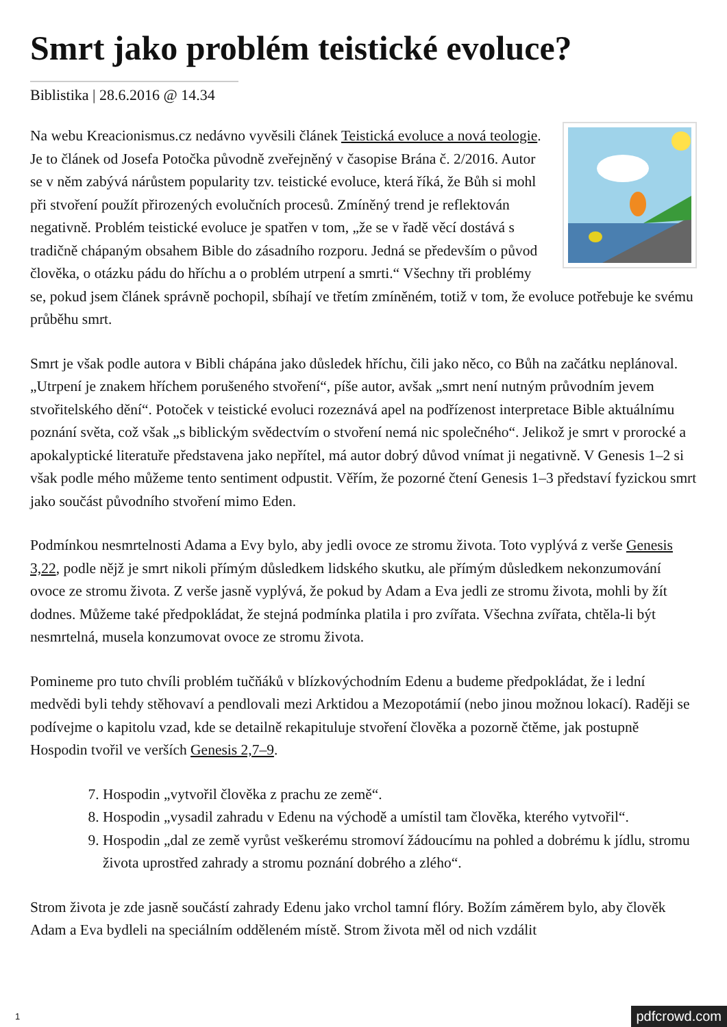Smrt jako problém teistické evoluce?
Biblistika | 28.6.2016 @ 14.34
Na webu Kreacionismus.cz nedávno vyvěsili článek Teistická evoluce a nová teologie. Je to článek od Josefa Potočka původně zveřejněný v časopise Brána č. 2/2016. Autor se v něm zabývá nárůstem popularity tzv. teistické evoluce, která říká, že Bůh si mohl při stvoření použít přirozených evolučních procesů. Zmíněný trend je reflektován negativně. Problém teistické evoluce je spatřen v tom, „že se v řadě věcí dostává s tradičně chápaným obsahem Bible do zásadního rozporu. Jedná se především o původ člověka, o otázku pádu do hříchu a o problém utrpení a smrti.“ Všechny tři problémy se, pokud jsem článek správně pochopil, sbíhají ve třetím zmíněném, totiž v tom, že evoluce potřebuje ke svému průběhu smrt.
Smrt je však podle autora v Bibli chápána jako důsledek hříchu, čili jako něco, co Bůh na začátku neplánoval. „Utrpení je znakem hříchem porušeného stvoření“, píše autor, avšak „smrt není nutným průvodním jevem stvořitelského dění“. Potoček v teistické evoluci rozeznává apel na podřízenost interpretace Bible aktuálnímu poznání světa, což však „s biblickým svědectvím o stvoření nemá nic společného“. Jelikož je smrt v prorocké a apokalyptické literatuře představena jako nepřítel, má autor dobrý důvod vnímat ji negativně. V Genesis 1–2 si však podle mého můžeme tento sentiment odpustit. Věřím, že pozorné čtení Genesis 1–3 představí fyzickou smrt jako součást původního stvoření mimo Eden.
Podmínkou nesmrtelnosti Adama a Evy bylo, aby jedli ovoce ze stromu života. Toto vyplývá z verše Genesis 3,22, podle nějž je smrt nikoli přímým důsledkem lidského skutku, ale přímým důsledkem nekonzumování ovoce ze stromu života. Z verše jasně vyplývá, že pokud by Adam a Eva jedli ze stromu života, mohli by žít dodnes. Můžeme také předpokládat, že stejná podmínka platila i pro zvířata. Všechna zvířata, chtěla-li být nesmrtelná, musela konzumovat ovoce ze stromu života.
Pomineme pro tuto chvíli problém tučňáků v blízkovýchodním Edenu a budeme předpokládat, že i lední medvědi byli tehdy stěhovaví a pendlovali mezi Arktidou a Mezopotámií (nebo jinou možnou lokací). Raději se podívejme o kapitolu vzad, kde se detailně rekapituluje stvoření člověka a pozorně čtěme, jak postupně Hospodin tvořil ve verších Genesis 2,7–9.
7. Hospodin „vytvořil člověka z prachu ze země“.
8. Hospodin „vysadil zahradu v Edenu na východě a umístil tam člověka, kterého vytvořil“.
9. Hospodin „dal ze země vyrůst veškerému stromoví žádoucímu na pohled a dobrému k jídlu, stromu života uprostřed zahrady a stromu poznání dobrého a zlého“.
Strom života je zde jasně součástí zahrady Edenu jako vrchol tamní flóry. Božím záměrem bylo, aby člověk Adam a Eva bydleli na speciálním odděleném místě. Strom života měl od nich vzdálit
1 pdfcrowd.com